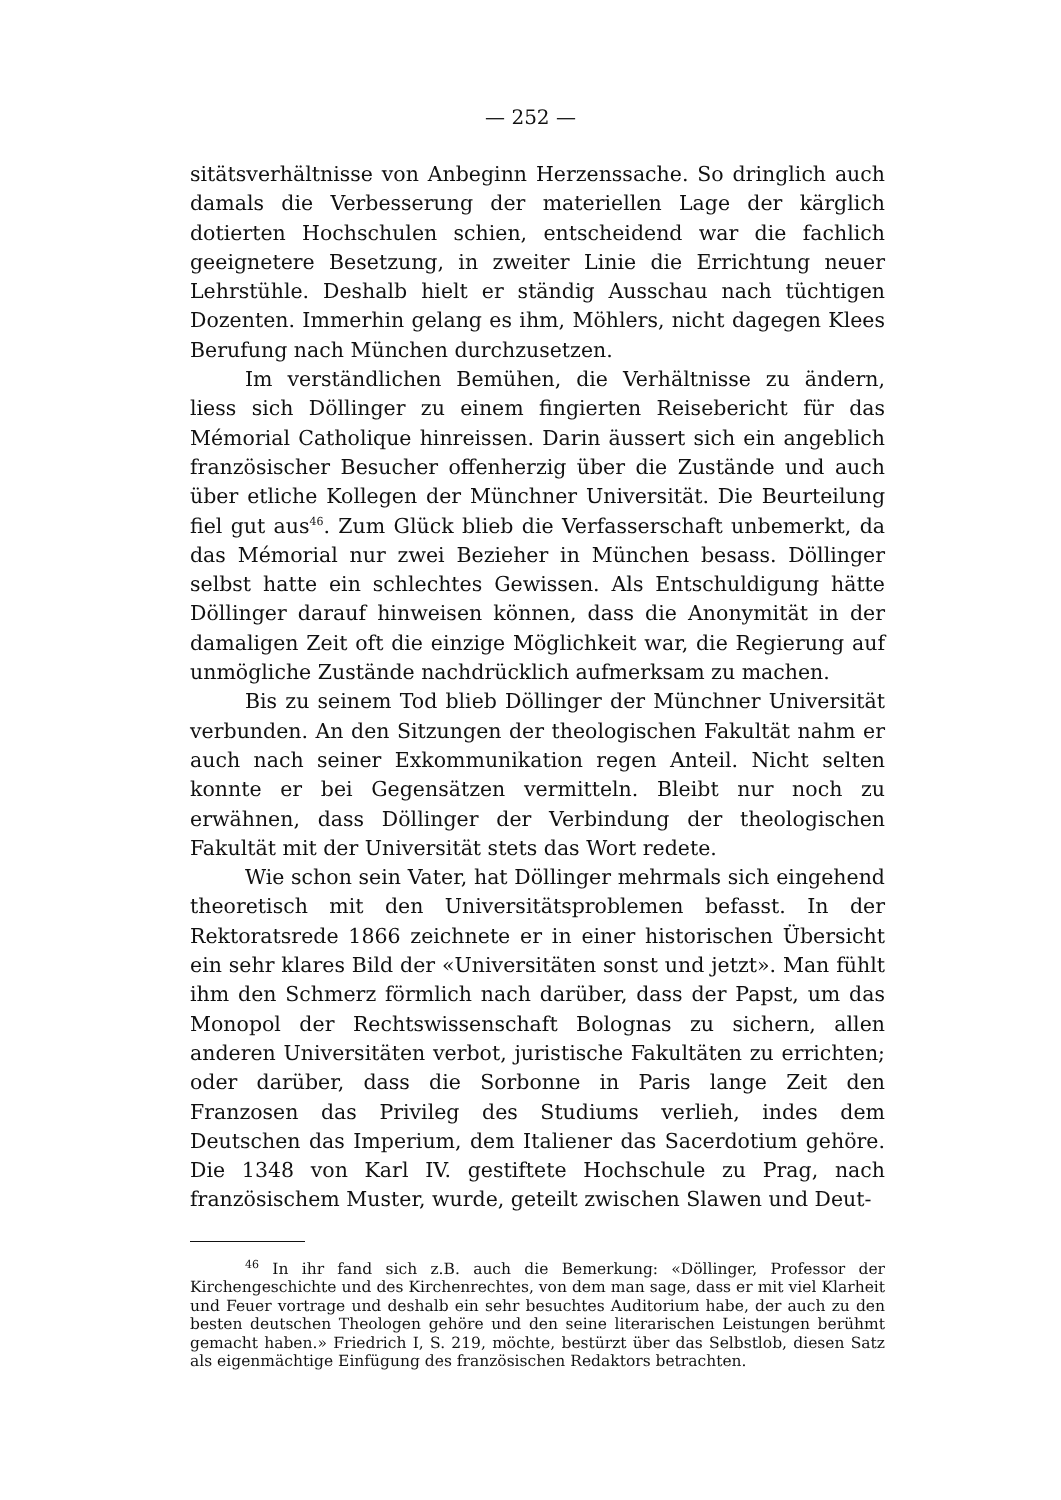— 252 —
sitätsverhältnisse von Anbeginn Herzenssache. So dringlich auch damals die Verbesserung der materiellen Lage der kärglich dotierten Hochschulen schien, entscheidend war die fachlich geeignetere Besetzung, in zweiter Linie die Errichtung neuer Lehrstühle. Deshalb hielt er ständig Ausschau nach tüchtigen Dozenten. Immerhin gelang es ihm, Möhlers, nicht dagegen Klees Berufung nach München durchzusetzen.
Im verständlichen Bemühen, die Verhältnisse zu ändern, liess sich Döllinger zu einem fingierten Reisebericht für das Mémorial Catholique hinreissen. Darin äussert sich ein angeblich französischer Besucher offenherzig über die Zustände und auch über etliche Kollegen der Münchner Universität. Die Beurteilung fiel gut aus<sup>46</sup>. Zum Glück blieb die Verfasserschaft unbemerkt, da das Mémorial nur zwei Bezieher in München besass. Döllinger selbst hatte ein schlechtes Gewissen. Als Entschuldigung hätte Döllinger darauf hinweisen können, dass die Anonymität in der damaligen Zeit oft die einzige Möglichkeit war, die Regierung auf unmögliche Zustände nachdrücklich aufmerksam zu machen.
Bis zu seinem Tod blieb Döllinger der Münchner Universität verbunden. An den Sitzungen der theologischen Fakultät nahm er auch nach seiner Exkommunikation regen Anteil. Nicht selten konnte er bei Gegensätzen vermitteln. Bleibt nur noch zu erwähnen, dass Döllinger der Verbindung der theologischen Fakultät mit der Universität stets das Wort redete.
Wie schon sein Vater, hat Döllinger mehrmals sich eingehend theoretisch mit den Universitätsproblemen befasst. In der Rektoratsrede 1866 zeichnete er in einer historischen Übersicht ein sehr klares Bild der «Universitäten sonst und jetzt». Man fühlt ihm den Schmerz förmlich nach darüber, dass der Papst, um das Monopol der Rechtswissenschaft Bolognas zu sichern, allen anderen Universitäten verbot, juristische Fakultäten zu errichten; oder darüber, dass die Sorbonne in Paris lange Zeit den Franzosen das Privileg des Studiums verlieh, indes dem Deutschen das Imperium, dem Italiener das Sacerdotium gehöre. Die 1348 von Karl IV. gestiftete Hochschule zu Prag, nach französischem Muster, wurde, geteilt zwischen Slawen und Deut-
<sup>46</sup> In ihr fand sich z.B. auch die Bemerkung: «Döllinger, Professor der Kirchengeschichte und des Kirchenrechtes, von dem man sage, dass er mit viel Klarheit und Feuer vortrage und deshalb ein sehr besuchtes Auditorium habe, der auch zu den besten deutschen Theologen gehöre und den seine literarischen Leistungen berühmt gemacht haben.» Friedrich I, S. 219, möchte, bestürzt über das Selbstlob, diesen Satz als eigenmächtige Einfügung des französischen Redaktors betrachten.